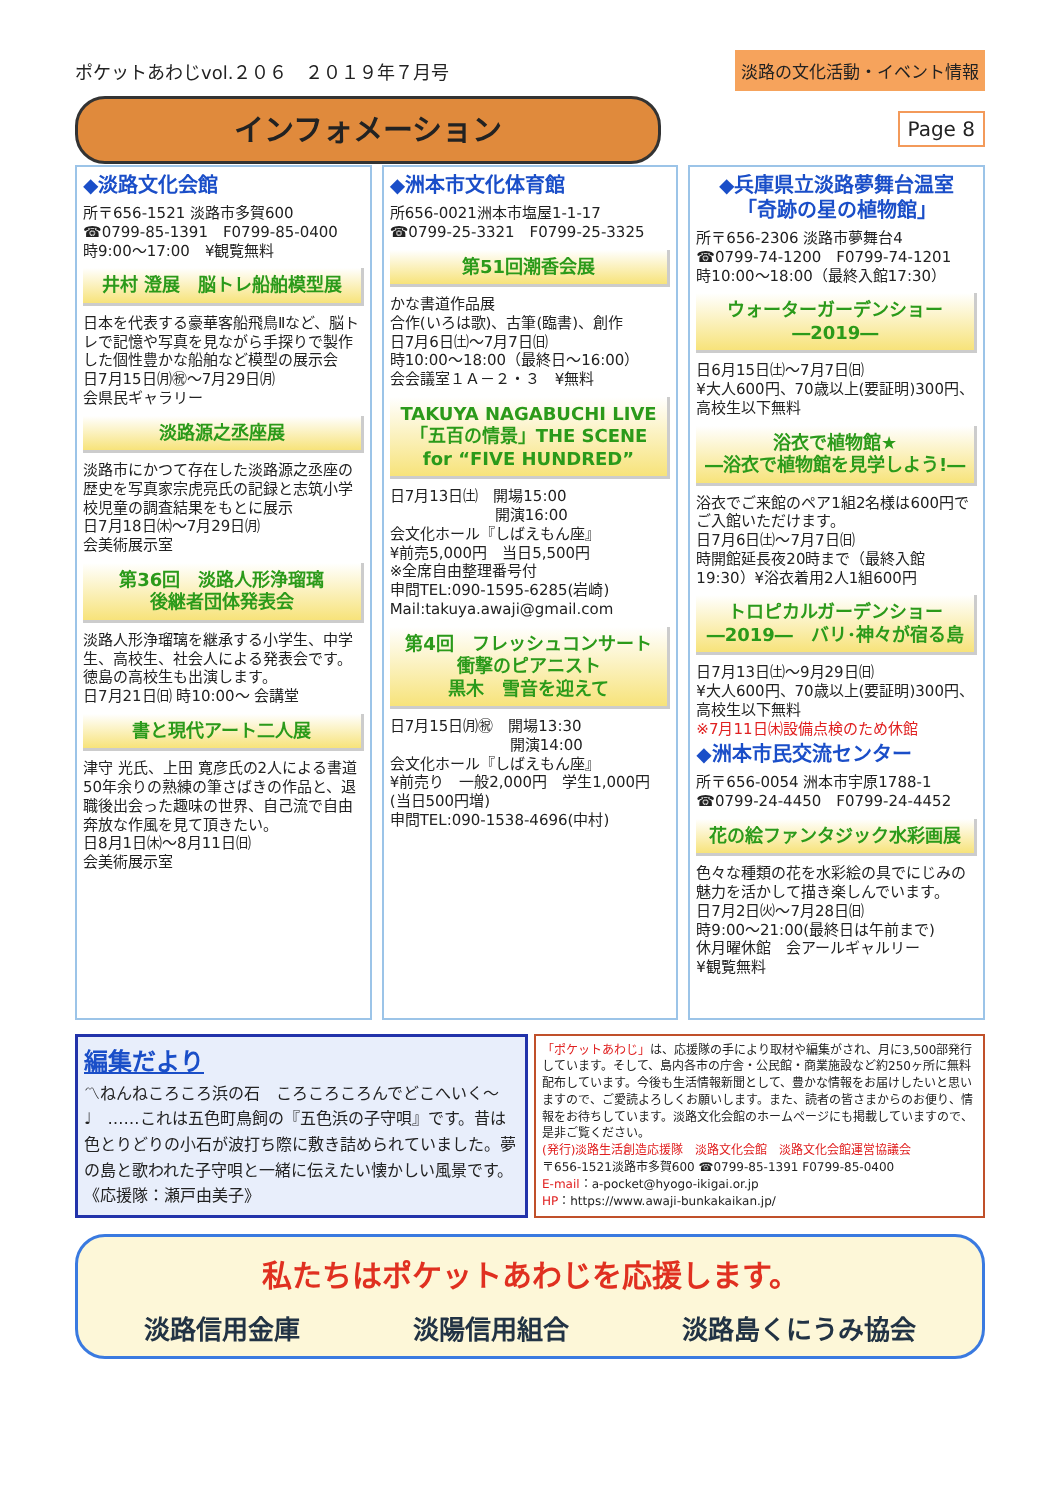ポケットあわじvol.２０６　２０１９年７月号
インフォメーション
淡路の文化活動・イベント情報
Page 8
◆淡路文化会館
所〒656-1521 淡路市多賀600
☎0799-85-1391　F0799-85-0400
時9:00～17:00　¥観覧無料
井村 澄展　脳トレ船舶模型展
日本を代表する豪華客船飛鳥Ⅱなど、脳トレで記憶や写真を見ながら手探りで製作した個性豊かな船舶など模型の展示会
日7月15日㈪㊗～7月29日㈪
会県民ギャラリー
淡路源之丞座展
淡路市にかつて存在した淡路源之丞座の歴史を写真家宗虎亮氏の記録と志筑小学校児童の調査結果をもとに展示
日7月18日㈭～7月29日㈪
会美術展示室
第36回　淡路人形浄瑠璃
後継者団体発表会
淡路人形浄瑠璃を継承する小学生、中学生、高校生、社会人による発表会です。徳島の高校生も出演します。
日7月21日㈰ 時10:00～ 会講堂
書と現代アート二人展
津守 光氏、上田 寛彦氏の2人による書道50年余りの熟練の筆さばきの作品と、退職後出会った趣味の世界、自己流で自由奔放な作風を見て頂きたい。
日8月1日㈭～8月11日㈰
会美術展示室
◆洲本市文化体育館
所656-0021洲本市塩屋1-1-17
☎0799-25-3321　F0799-25-3325
第51回潮香会展
かな書道作品展
合作(いろは歌)、古筆(臨書)、創作
日7月6日㈯～7月7日㈰
時10:00～18:00（最終日～16:00）
会会議室１Ａ－２・３　¥無料
TAKUYA NAGABUCHI LIVE
「五百の情景」THE SCENE
for “FIVE HUNDRED”
日7月13日㈯　開場15:00
　　　　　　　開演16:00
会文化ホール『しばえもん座』
¥前売5,000円　当日5,500円
※全席自由整理番号付
申問TEL:090-1595-6285(岩崎)
Mail:takuya.awaji@gmail.com
第4回　フレッシュコンサート
衝撃のピアニスト
黒木　雪音を迎えて
日7月15日㈪㊗　開場13:30
　　　　　　　　開演14:00
会文化ホール『しばえもん座』
¥前売り　一般2,000円　学生1,000円(当日500円増)
申問TEL:090-1538-4696(中村)
◆兵庫県立淡路夢舞台温室
「奇跡の星の植物館」
所〒656-2306 淡路市夢舞台4
☎0799-74-1200　F0799-74-1201
時10:00～18:00（最終入館17:30）
ウォーターガーデンショー
―2019―
日6月15日㈯～7月7日㈰
¥大人600円、70歳以上(要証明)300円、高校生以下無料
浴衣で植物館★
―浴衣で植物館を見学しよう!―
浴衣でご来館のペア1組2名様は600円でご入館いただけます。
日7月6日㈯～7月7日㈰
時開館延長夜20時まで（最終入館19:30）¥浴衣着用2人1組600円
トロピカルガーデンショー
―2019―　バリ･神々が宿る島
日7月13日㈯～9月29日㈰
¥大人600円、70歳以上(要証明)300円、高校生以下無料
※7月11日㈭設備点検のため休館
◆洲本市民交流センター
所〒656-0054 洲本市宇原1788-1
☎0799-24-4450　F0799-24-4452
花の絵ファンタジック水彩画展
色々な種類の花を水彩絵の具でにじみの魅力を活かして描き楽しんでいます。
日7月2日㈫～7月28日㈰
時9:00～21:00(最終日は午前まで)
休月曜休館　会アールギャルリー
¥観覧無料
編集だより
〽ねんねころころ浜の石　ころころころんでどこへいく～♩　……これは五色町鳥飼の『五色浜の子守唄』です。昔は色とりどりの小石が波打ち際に敷き詰められていました。夢の島と歌われた子守唄と一緒に伝えたい懐かしい風景です。《応援隊：瀬戸由美子》
「ポケットあわじ」は、応援隊の手により取材や編集がされ、月に3,500部発行しています。そして、島内各市の庁舎・公民館・商業施設など約250ヶ所に無料配布しています。今後も生活情報新聞として、豊かな情報をお届けしたいと思いますので、ご愛読よろしくお願いします。また、読者の皆さまからのお便り、情報をお待ちしています。淡路文化会館のホームページにも掲載していますので、是非ご覧ください。
(発行)淡路生活創造応援隊　淡路文化会館　淡路文化会館運営協議会
〒656-1521淡路市多賀600 ☎0799-85-1391 F0799-85-0400
E-mail：a-pocket@hyogo-ikigai.or.jp
HP：https://www.awaji-bunkakaikan.jp/
私たちはポケットあわじを応援します。
淡路信用金庫 淡陽信用組合 淡路島くにうみ協会